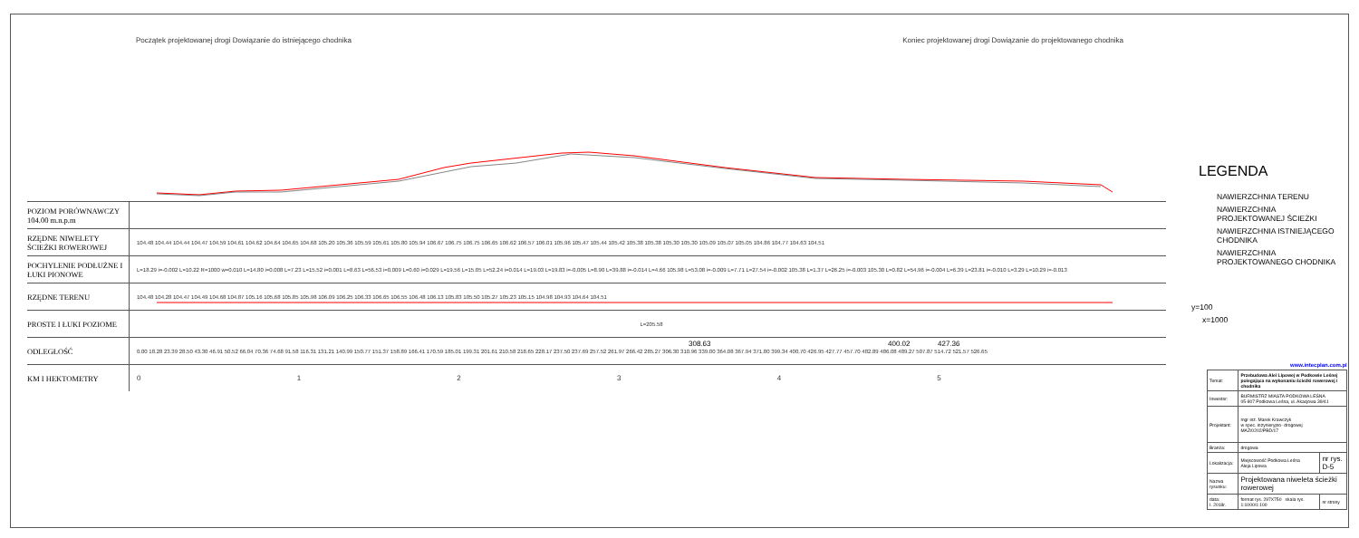Początek projektowanej drogi Dowiązanie do istniejącego chodnika Koniec projektowanej drogi Dowiązanie do projektowanego chodnika
POZIOM PORÓWNAWCZY 104.00 m.n.p.m
RZĘDNE NIWELETY ŚCIEŻKI ROWEROWEJ
104.48 104.44 104.44 104.47 104.59 104.61 104.62 104.64 104.65 104.68 105.20 105.36 105.59 105.61 105.80 105.94 106.67 106.75 106.75 106.65 106.62 106.57 106.01 105.96 105.47 105.44 105.42 105.38 105.38 105.30 105.30 105.09 105.07 105.05 104.86 104.77 104.63 104.51
POCHYLENIE PODŁUŻNE I ŁUKI PIONOWE
L=18.29 i=-0.002 L=10.22 R=1000 w=0.010 L=14.80 i=0.008 L=7.23 L=15.52 i=0.001 L=8.63 L=56.53 i=0.009 L=0.60 i=0.029 L=19.56 L=15.05 L=52.24 i=0.014 L=19.03 L=19.83 i=-0.005 L=8.90 L=39.88 i=-0.014 L=4.66 105.98 L=53.08 i=-0.009 L=7.71 L=27.54 i=-0.002 105.38 L=1.37 L=26.25 i=-0.003 105.30 L=0.82 L=54.96 i=-0.004 L=6.39 L=23.81 i=-0.010 L=3.29 L=10.29 i=-0.013
RZĘDNE TERENU
104.48 104.28 104.47 104.49 104.68 104.87 105.16 105.68 105.85 105.98 106.09 106.25 106.33 106.65 106.55 106.48 106.13 105.83 105.50 105.27 105.23 105.15 104.98 104.93 104.64 104.51
PROSTE I ŁUKI POZIOME
L=205.58
ODLEGŁOŚĆ
0.00 18.28 23.39 28.50 43.30 46.91 50.52 66.04 70.36 74.68 91.58 116.31 131.21 140.99 150.77 151.37 158.89 166.41 170.59 185.01 199.31 201.61 210.58 218.65 228.17 237.50 237.69 257.52 261.97 266.42 285.27 306.30 310.96 339.00 364.08 367.94 371.80 399.34 400.70 426.95 427.77 457.70 482.89 486.08 489.27 507.87 514.72 521.57 526.65
KM I HEKTOMETRY
0 1 2 3 4 5
308.63 400.02 427.36
LEGENDA
NAWIERZCHNIA TERENU
NAWIERZCHNIA PROJEKTOWANEJ ŚCIEŻKI
NAWIERZCHNIA ISTNIEJĄCEGO CHODNIKA
NAWIERZCHNIA PROJEKTOWANEGO CHODNIKA
y=100
x=1000
www.intecplan.com.pl
| Temat: | Przebudowa Alei Lipowej w Podkowie Leśnej polegająca na wykonaniu ścieżki rowerowej i chodnika | |
| Inwestor: | BURMISTRZ MIASTA PODKOWA LEŚNA 05-807 Podkowa Leśna, ul. Akacjowa 39/41 | |
| Projektant: | mgr inż. Marek Krawczyk w spec. inżynieryjno- drogowej MAZ/0202/PBD/17 | |
| Branża: | drogowa | |
| Lokalizacja: | Miejscowość Podkowa Leśna Aleja Lipowa | nr rys. D-5 |
| Nazwa rysunku: | Projektowana niweleta ścieżki rowerowej | |
| data: I. 2018r. | format rys. 297X750 skala rys. 1:1000/1:100 | nr strony |